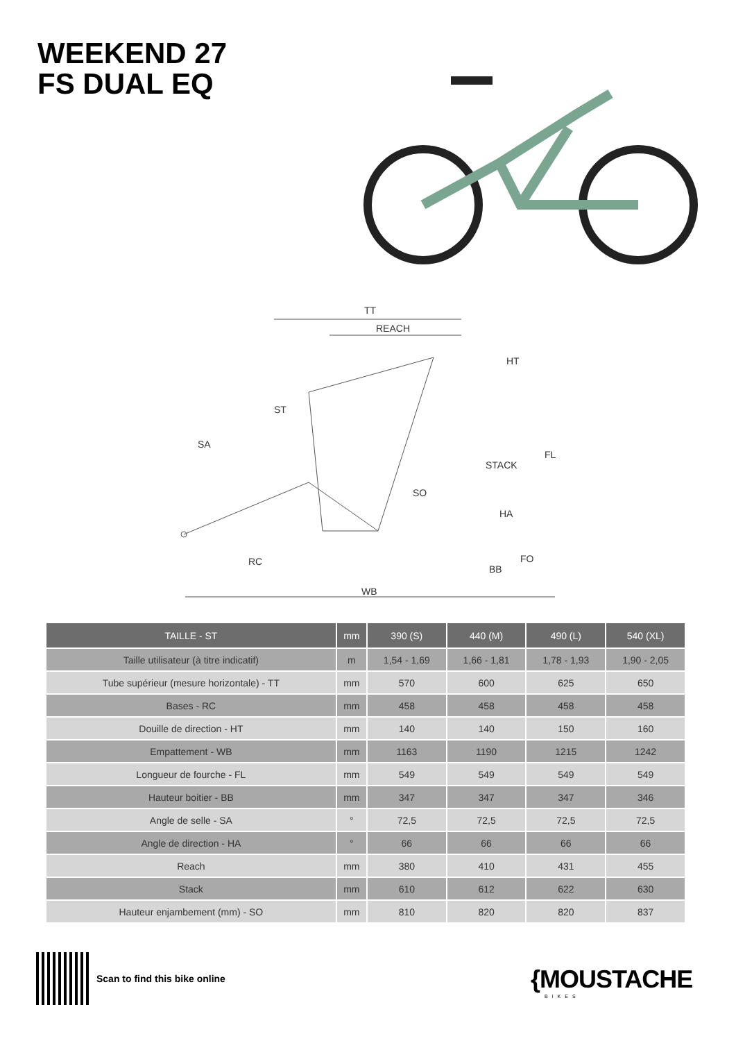WEEKEND 27
FS DUAL EQ
TT
REACH
RC
WB
STACK
SO
BB
SA
ST
HT
FL
HA
FO
| TAILLE - ST | mm | 390 (S) | 440 (M) | 490 (L) | 540 (XL) |
| --- | --- | --- | --- | --- | --- |
| Taille utilisateur (à titre indicatif) | m | 1,54 - 1,69 | 1,66 - 1,81 | 1,78 - 1,93 | 1,90 - 2,05 |
| Tube supérieur (mesure horizontale) - TT | mm | 570 | 600 | 625 | 650 |
| Bases - RC | mm | 458 | 458 | 458 | 458 |
| Douille de direction - HT | mm | 140 | 140 | 150 | 160 |
| Empattement - WB | mm | 1163 | 1190 | 1215 | 1242 |
| Longueur de fourche - FL | mm | 549 | 549 | 549 | 549 |
| Hauteur boitier - BB | mm | 347 | 347 | 347 | 346 |
| Angle de selle - SA | ° | 72,5 | 72,5 | 72,5 | 72,5 |
| Angle de direction - HA | ° | 66 | 66 | 66 | 66 |
| Reach | mm | 380 | 410 | 431 | 455 |
| Stack | mm | 610 | 612 | 622 | 630 |
| Hauteur enjambement (mm) - SO | mm | 810 | 820 | 820 | 837 |
Scan to find this bike online {MOUSTACHE
BIKES